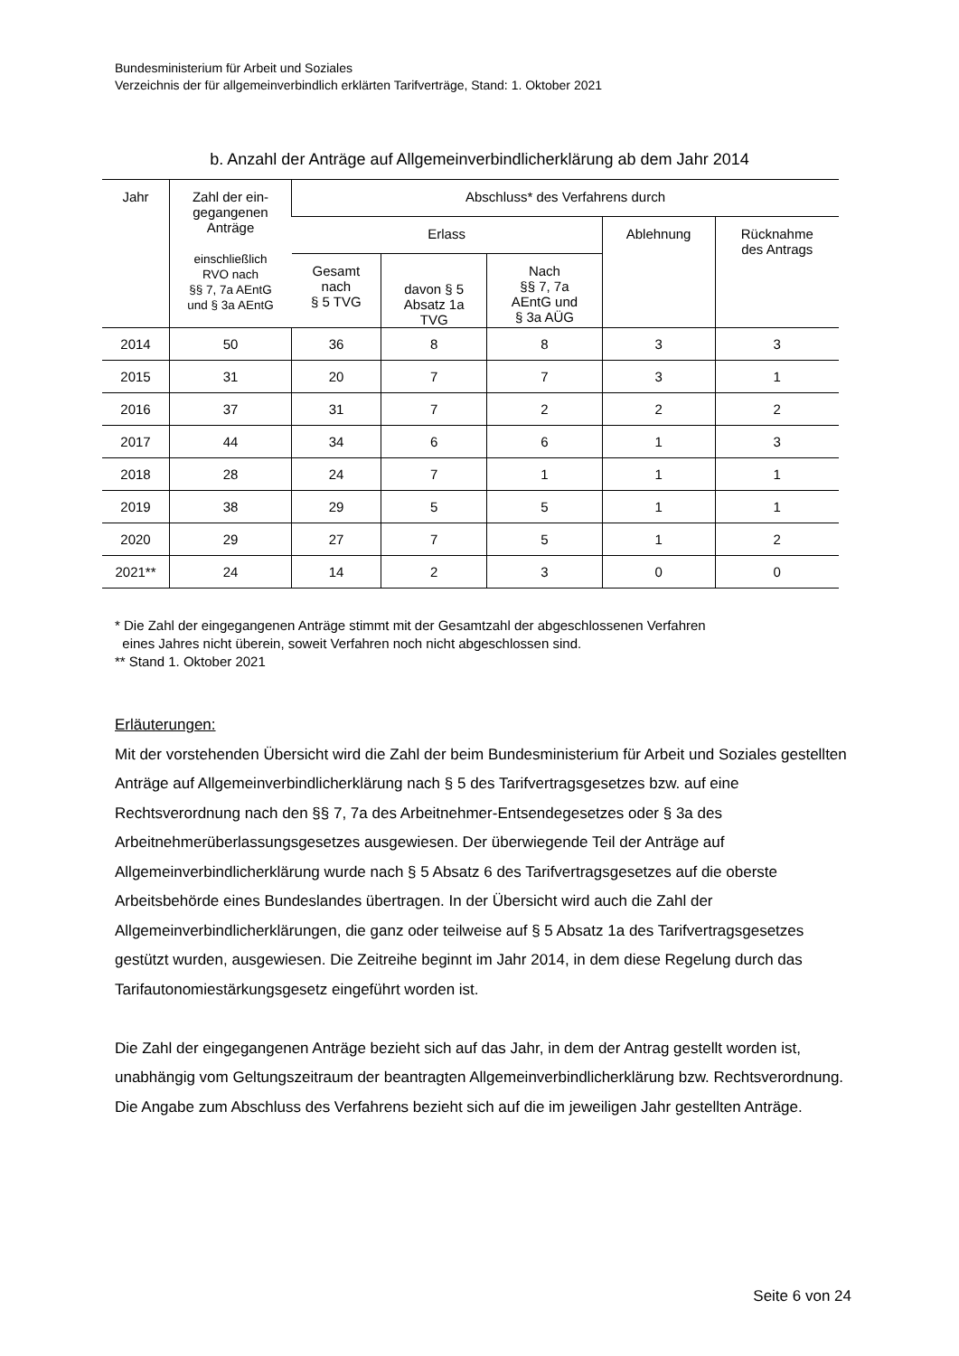Bundesministerium für Arbeit und Soziales
Verzeichnis der für allgemeinverbindlich erklärten Tarifverträge, Stand: 1. Oktober 2021
b. Anzahl der Anträge auf Allgemeinverbindlicherklärung ab dem Jahr 2014
| Jahr | Zahl der ein- gegangenen Anträge einschließlich RVO nach §§ 7, 7a AEntG und § 3a AEntG | Abschluss* des Verfahrens durch | | | | |
| --- | --- | --- | --- | --- | --- | --- |
| | | Erlass | | | Ablehnung | Rücknahme des Antrags |
| | | Gesamt nach § 5 TVG | davon § 5 Absatz 1a TVG | Nach §§ 7, 7a AEntG und § 3a AÜG | | |
| 2014 | 50 | 36 | 8 | 8 | 3 | 3 |
| 2015 | 31 | 20 | 7 | 7 | 3 | 1 |
| 2016 | 37 | 31 | 7 | 2 | 2 | 2 |
| 2017 | 44 | 34 | 6 | 6 | 1 | 3 |
| 2018 | 28 | 24 | 7 | 1 | 1 | 1 |
| 2019 | 38 | 29 | 5 | 5 | 1 | 1 |
| 2020 | 29 | 27 | 7 | 5 | 1 | 2 |
| 2021** | 24 | 14 | 2 | 3 | 0 | 0 |
* Die Zahl der eingegangenen Anträge stimmt mit der Gesamtzahl der abgeschlossenen Verfahren
eines Jahres nicht überein, soweit Verfahren noch nicht abgeschlossen sind.
** Stand 1. Oktober 2021
Erläuterungen:
Mit der vorstehenden Übersicht wird die Zahl der beim Bundesministerium für Arbeit und Soziales gestellten Anträge auf Allgemeinverbindlicherklärung nach § 5 des Tarifvertragsgesetzes bzw. auf eine Rechtsverordnung nach den §§ 7, 7a des Arbeitnehmer-Entsendegesetzes oder § 3a des Arbeitnehmerüberlassungsgesetzes ausgewiesen. Der überwiegende Teil der Anträge auf Allgemeinverbindlicherklärung wurde nach § 5 Absatz 6 des Tarifvertragsgesetzes auf die oberste Arbeitsbehörde eines Bundeslandes übertragen. In der Übersicht wird auch die Zahl der Allgemeinverbindlicherklärungen, die ganz oder teilweise auf § 5 Absatz 1a des Tarifvertragsgesetzes gestützt wurden, ausgewiesen. Die Zeitreihe beginnt im Jahr 2014, in dem diese Regelung durch das Tarifautonomiestärkungsgesetz eingeführt worden ist.
Die Zahl der eingegangenen Anträge bezieht sich auf das Jahr, in dem der Antrag gestellt worden ist, unabhängig vom Geltungszeitraum der beantragten Allgemeinverbindlicherklärung bzw. Rechtsverordnung. Die Angabe zum Abschluss des Verfahrens bezieht sich auf die im jeweiligen Jahr gestellten Anträge.
Seite 6 von 24